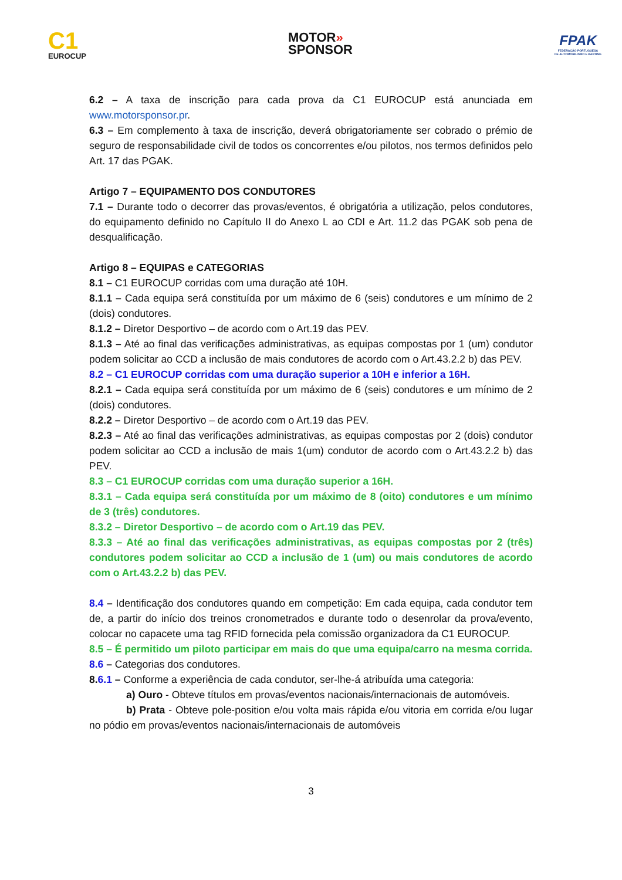C1
EUROCUP
MOTOR»
SPONSOR
FPAK
FEDERAÇÃO PORTUGUESA
DE AUTOMOBILISMO E KARTING
6.2 – A taxa de inscrição para cada prova da C1 EUROCUP está anunciada em www.motorsponsor.pr.
6.3 – Em complemento à taxa de inscrição, deverá obrigatoriamente ser cobrado o prémio de seguro de responsabilidade civil de todos os concorrentes e/ou pilotos, nos termos definidos pelo Art. 17 das PGAK.
Artigo 7 – EQUIPAMENTO DOS CONDUTORES
7.1 – Durante todo o decorrer das provas/eventos, é obrigatória a utilização, pelos condutores, do equipamento definido no Capítulo II do Anexo L ao CDI e Art. 11.2 das PGAK sob pena de desqualificação.
Artigo 8 – EQUIPAS e CATEGORIAS
8.1 – C1 EUROCUP corridas com uma duração até 10H.
8.1.1 – Cada equipa será constituída por um máximo de 6 (seis) condutores e um mínimo de 2 (dois) condutores.
8.1.2 – Diretor Desportivo – de acordo com o Art.19 das PEV.
8.1.3 – Até ao final das verificações administrativas, as equipas compostas por 1 (um) condutor podem solicitar ao CCD a inclusão de mais condutores de acordo com o Art.43.2.2 b) das PEV.
8.2 – C1 EUROCUP corridas com uma duração superior a 10H e inferior a 16H.
8.2.1 – Cada equipa será constituída por um máximo de 6 (seis) condutores e um mínimo de 2 (dois) condutores.
8.2.2 – Diretor Desportivo – de acordo com o Art.19 das PEV.
8.2.3 – Até ao final das verificações administrativas, as equipas compostas por 2 (dois) condutor podem solicitar ao CCD a inclusão de mais 1(um) condutor de acordo com o Art.43.2.2 b) das PEV.
8.3 – C1 EUROCUP corridas com uma duração superior a 16H.
8.3.1 – Cada equipa será constituída por um máximo de 8 (oito) condutores e um mínimo de 3 (três) condutores.
8.3.2 – Diretor Desportivo – de acordo com o Art.19 das PEV.
8.3.3 – Até ao final das verificações administrativas, as equipas compostas por 2 (três) condutores podem solicitar ao CCD a inclusão de 1 (um) ou mais condutores de acordo com o Art.43.2.2 b) das PEV.
8.4 – Identificação dos condutores quando em competição: Em cada equipa, cada condutor tem de, a partir do início dos treinos cronometrados e durante todo o desenrolar da prova/evento, colocar no capacete uma tag RFID fornecida pela comissão organizadora da C1 EUROCUP.
8.5 – É permitido um piloto participar em mais do que uma equipa/carro na mesma corrida.
8.6 – Categorias dos condutores.
8.6.1 – Conforme a experiência de cada condutor, ser-lhe-á atribuída uma categoria:
a) Ouro - Obteve títulos em provas/eventos nacionais/internacionais de automóveis.
b) Prata - Obteve pole-position e/ou volta mais rápida e/ou vitoria em corrida e/ou lugar no pódio em provas/eventos nacionais/internacionais de automóveis
3